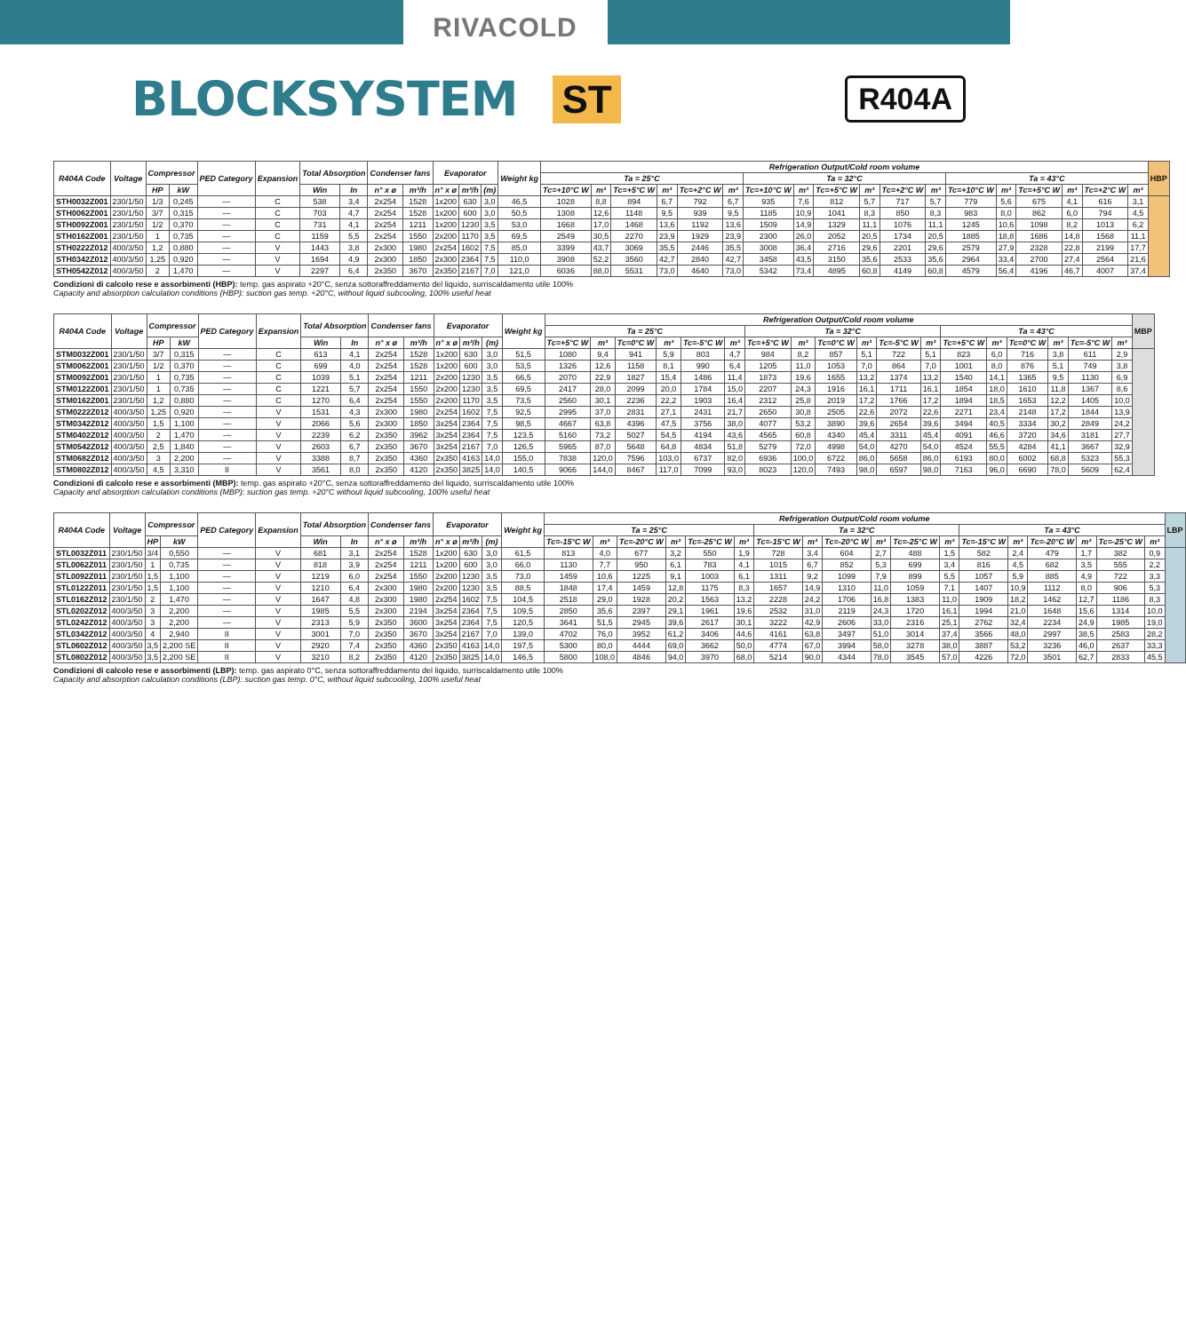RIVACOLD
BLOCKSYSTEM
ST R404A
| R404A Code | Voltage | Compressor | | PED Category | Expansion | Total Absorption | | Condenser fans | | Evaporator | | | Weight kg | Refrigeration Output/Cold room volume | | | | | | | | | | | | | | | | | | HBP |
| --- | --- | --- | --- | --- | --- | --- | --- | --- | --- | --- | --- | --- | --- | --- | --- | --- | --- | --- | --- | --- | --- | --- | --- | --- | --- | --- | --- | --- | --- | --- | --- | --- |
| | | | | | | | | | | | | | | Ta = 25°C | | | | | | Ta = 32°C | | | | | | Ta = 43°C | | | | | | |
| | | HP | kW | | | Win | In | n° x ø | m³/h | n° x ø | m³/h | (m) | | Tc=+10°C W | m³ | Tc=+5°C W | m³ | Tc=+2°C W | m³ | Tc=+10°C W | m³ | Tc=+5°C W | m³ | Tc=+2°C W | m³ | Tc=+10°C W | m³ | Tc=+5°C W | m³ | Tc=+2°C W | m³ | |
| STH0032Z001 | 230/1/50 | 1/3 | 0,245 | — | C | 538 | 3,4 | 2x254 | 1528 | 1x200 | 630 | 3,0 | 46,5 | 1028 | 8,8 | 894 | 6,7 | 792 | 6,7 | 935 | 7,6 | 812 | 5,7 | 717 | 5,7 | 779 | 5,6 | 675 | 4,1 | 616 | 3,1 | |
| STH0062Z001 | 230/1/50 | 3/7 | 0,315 | — | C | 703 | 4,7 | 2x254 | 1528 | 1x200 | 600 | 3,0 | 50,5 | 1308 | 12,6 | 1148 | 9,5 | 939 | 9,5 | 1185 | 10,9 | 1041 | 8,3 | 850 | 8,3 | 983 | 8,0 | 862 | 6,0 | 794 | 4,5 | |
| STH0092Z001 | 230/1/50 | 1/2 | 0,370 | — | C | 731 | 4,1 | 2x254 | 1211 | 1x200 | 1230 | 3,5 | 53,0 | 1668 | 17,0 | 1468 | 13,6 | 1192 | 13,6 | 1509 | 14,9 | 1329 | 11,1 | 1076 | 11,1 | 1245 | 10,6 | 1098 | 8,2 | 1013 | 6,2 | |
| STH0162Z001 | 230/1/50 | 1 | 0,735 | — | C | 1159 | 5,5 | 2x254 | 1550 | 2x200 | 1170 | 3,5 | 69,5 | 2549 | 30,5 | 2270 | 23,9 | 1929 | 23,9 | 2300 | 26,0 | 2052 | 20,5 | 1734 | 20,5 | 1885 | 18,8 | 1686 | 14,8 | 1568 | 11,1 | |
| STH0222Z012 | 400/3/50 | 1,2 | 0,880 | — | V | 1443 | 3,8 | 2x300 | 1980 | 2x254 | 1602 | 7,5 | 85,0 | 3399 | 43,7 | 3069 | 35,5 | 2446 | 35,5 | 3008 | 36,4 | 2716 | 29,6 | 2201 | 29,6 | 2579 | 27,9 | 2328 | 22,8 | 2199 | 17,7 | |
| STH0342Z012 | 400/3/50 | 1,25 | 0,920 | — | V | 1694 | 4,9 | 2x300 | 1850 | 2x300 | 2364 | 7,5 | 110,0 | 3908 | 52,2 | 3560 | 42,7 | 2840 | 42,7 | 3458 | 43,5 | 3150 | 35,6 | 2533 | 35,6 | 2964 | 33,4 | 2700 | 27,4 | 2564 | 21,6 | |
| STH0542Z012 | 400/3/50 | 2 | 1,470 | — | V | 2297 | 6,4 | 2x350 | 3670 | 2x350 | 2167 | 7,0 | 121,0 | 6036 | 88,0 | 5531 | 73,0 | 4640 | 73,0 | 5342 | 73,4 | 4895 | 60,8 | 4149 | 60,8 | 4579 | 56,4 | 4196 | 46,7 | 4007 | 37,4 | |
Condizioni di calcolo rese e assorbimenti (HBP): temp. gas aspirato +20°C, senza sottoraffreddamento del liquido, surriscaldamento utile 100%
Capacity and absorption calculation conditions (HBP): suction gas temp. +20°C, without liquid subcooling, 100% useful heat
| R404A Code | Voltage | Compressor | | PED Category | Expansion | Total Absorption | | Condenser fans | | Evaporator | | | Weight kg | Refrigeration Output/Cold room volume | | | | | | | | | | | | | | | | | | MBP |
| --- | --- | --- | --- | --- | --- | --- | --- | --- | --- | --- | --- | --- | --- | --- | --- | --- | --- | --- | --- | --- | --- | --- | --- | --- | --- | --- | --- | --- | --- | --- | --- | --- |
| | | | | | | | | | | | | | | Ta = 25°C | | | | | | Ta = 32°C | | | | | | Ta = 43°C | | | | | | |
| | | HP | kW | | | Win | In | n° x ø | m³/h | n° x ø | m³/h | (m) | | Tc=+5°C W | m³ | Tc=0°C W | m³ | Tc=-5°C W | m³ | Tc=+5°C W | m³ | Tc=0°C W | m³ | Tc=-5°C W | m³ | Tc=+5°C W | m³ | Tc=0°C W | m³ | Tc=-5°C W | m³ | |
| STM0032Z001 | 230/1/50 | 3/7 | 0,315 | — | C | 613 | 4,1 | 2x254 | 1528 | 1x200 | 630 | 3,0 | 51,5 | 1080 | 9,4 | 941 | 5,9 | 803 | 4,7 | 984 | 8,2 | 857 | 5,1 | 722 | 5,1 | 823 | 6,0 | 716 | 3,8 | 611 | 2,9 | |
| STM0062Z001 | 230/1/50 | 1/2 | 0,370 | — | C | 699 | 4,0 | 2x254 | 1528 | 1x200 | 600 | 3,0 | 53,5 | 1326 | 12,6 | 1158 | 8,1 | 990 | 6,4 | 1205 | 11,0 | 1053 | 7,0 | 864 | 7,0 | 1001 | 8,0 | 876 | 5,1 | 749 | 3,8 | |
| STM0092Z001 | 230/1/50 | 1 | 0,735 | — | C | 1039 | 5,1 | 2x254 | 1211 | 2x200 | 1230 | 3,5 | 66,5 | 2070 | 22,9 | 1827 | 15,4 | 1486 | 11,4 | 1873 | 19,6 | 1655 | 13,2 | 1374 | 13,2 | 1540 | 14,1 | 1365 | 9,5 | 1130 | 6,9 | |
| STM0122Z001 | 230/1/50 | 1 | 0,735 | — | C | 1221 | 5,7 | 2x254 | 1550 | 2x200 | 1230 | 3,5 | 69,5 | 2417 | 28,0 | 2099 | 20,0 | 1784 | 15,0 | 2207 | 24,3 | 1916 | 16,1 | 1711 | 16,1 | 1854 | 18,0 | 1610 | 11,8 | 1367 | 8,6 | |
| STM0162Z001 | 230/1/50 | 1,2 | 0,880 | — | C | 1270 | 6,4 | 2x254 | 1550 | 2x200 | 1170 | 3,5 | 73,5 | 2560 | 30,1 | 2236 | 22,2 | 1903 | 16,4 | 2312 | 25,8 | 2019 | 17,2 | 1766 | 17,2 | 1894 | 18,5 | 1653 | 12,2 | 1405 | 10,0 | |
| STM0222Z012 | 400/3/50 | 1,25 | 0,920 | — | V | 1531 | 4,3 | 2x300 | 1980 | 2x254 | 1602 | 7,5 | 92,5 | 2995 | 37,0 | 2831 | 27,1 | 2431 | 21,7 | 2650 | 30,8 | 2505 | 22,6 | 2072 | 22,6 | 2271 | 23,4 | 2148 | 17,2 | 1844 | 13,9 | |
| STM0342Z012 | 400/3/50 | 1,5 | 1,100 | — | V | 2066 | 5,6 | 2x300 | 1850 | 3x254 | 2364 | 7,5 | 98,5 | 4667 | 63,8 | 4396 | 47,5 | 3756 | 38,0 | 4077 | 53,2 | 3890 | 39,6 | 2654 | 39,6 | 3494 | 40,5 | 3334 | 30,2 | 2849 | 24,2 | |
| STM0402Z012 | 400/3/50 | 2 | 1,470 | — | V | 2239 | 6,2 | 2x350 | 3962 | 3x254 | 2364 | 7,5 | 123,5 | 5160 | 73,2 | 5027 | 54,5 | 4194 | 43,6 | 4565 | 60,8 | 4340 | 45,4 | 3311 | 45,4 | 4091 | 46,6 | 3720 | 34,6 | 3181 | 27,7 | |
| STM0542Z012 | 400/3/50 | 2,5 | 1,840 | — | V | 2603 | 6,7 | 2x350 | 3670 | 3x254 | 2167 | 7,0 | 126,5 | 5965 | 87,0 | 5648 | 64,8 | 4834 | 51,8 | 5279 | 72,0 | 4998 | 54,0 | 4270 | 54,0 | 4524 | 55,5 | 4284 | 41,1 | 3667 | 32,9 | |
| STM0682Z012 | 400/3/50 | 3 | 2,200 | — | V | 3388 | 8,7 | 2x350 | 4360 | 2x350 | 4163 | 14,0 | 155,0 | 7838 | 120,0 | 7596 | 103,0 | 6737 | 82,0 | 6936 | 100,0 | 6722 | 86,0 | 5658 | 86,0 | 6193 | 80,0 | 6002 | 68,8 | 5323 | 55,3 | |
| STM0802Z012 | 400/3/50 | 4,5 | 3,310 | II | V | 3561 | 8,0 | 2x350 | 4120 | 2x350 | 3825 | 14,0 | 140,5 | 9066 | 144,0 | 8467 | 117,0 | 7099 | 93,0 | 8023 | 120,0 | 7493 | 98,0 | 6597 | 98,0 | 7163 | 96,0 | 6690 | 78,0 | 5609 | 62,4 | |
Condizioni di calcolo rese e assorbimenti (MBP): temp. gas aspirato +20°C, senza sottoraffreddamento del liquido, surriscaldamento utile 100%
Capacity and absorption calculation conditions (MBP): suction gas temp. +20°C without liquid subcooling, 100% useful heat
| R404A Code | Voltage | Compressor | | PED Category | Expansion | Total Absorption | | Condenser fans | | Evaporator | | | Weight kg | Refrigeration Output/Cold room volume | | | | | | | | | | | | | | | | | | LBP |
| --- | --- | --- | --- | --- | --- | --- | --- | --- | --- | --- | --- | --- | --- | --- | --- | --- | --- | --- | --- | --- | --- | --- | --- | --- | --- | --- | --- | --- | --- | --- | --- | --- |
| | | | | | | | | | | | | | | Ta = 25°C | | | | | | Ta = 32°C | | | | | | Ta = 43°C | | | | | | |
| | | HP | kW | | | Win | In | n° x ø | m³/h | n° x ø | m³/h | (m) | | Tc=-15°C W | m³ | Tc=-20°C W | m³ | Tc=-25°C W | m³ | Tc=-15°C W | m³ | Tc=-20°C W | m³ | Tc=-25°C W | m³ | Tc=-15°C W | m³ | Tc=-20°C W | m³ | Tc=-25°C W | m³ | |
| STL0032Z011 | 230/1/50 | 3/4 | 0,550 | — | V | 681 | 3,1 | 2x254 | 1528 | 1x200 | 630 | 3,0 | 61,5 | 813 | 4,0 | 677 | 3,2 | 550 | 1,9 | 728 | 3,4 | 604 | 2,7 | 488 | 1,5 | 582 | 2,4 | 479 | 1,7 | 382 | 0,9 | |
| STL0062Z011 | 230/1/50 | 1 | 0,735 | — | V | 818 | 3,9 | 2x254 | 1211 | 1x200 | 600 | 3,0 | 66,0 | 1130 | 7,7 | 950 | 6,1 | 783 | 4,1 | 1015 | 6,7 | 852 | 5,3 | 699 | 3,4 | 816 | 4,5 | 682 | 3,5 | 555 | 2,2 | |
| STL0092Z011 | 230/1/50 | 1,5 | 1,100 | — | V | 1219 | 6,0 | 2x254 | 1550 | 2x200 | 1230 | 3,5 | 73,0 | 1459 | 10,6 | 1225 | 9,1 | 1003 | 6,1 | 1311 | 9,2 | 1099 | 7,9 | 899 | 5,5 | 1057 | 5,9 | 885 | 4,9 | 722 | 3,3 | |
| STL0122Z011 | 230/1/50 | 1,5 | 1,100 | — | V | 1210 | 6,4 | 2x300 | 1980 | 2x200 | 1230 | 3,5 | 88,5 | 1848 | 17,4 | 1459 | 12,8 | 1175 | 8,3 | 1657 | 14,9 | 1310 | 11,0 | 1059 | 7,1 | 1407 | 10,9 | 1112 | 8,0 | 906 | 5,3 | |
| STL0162Z012 | 230/1/50 | 2 | 1,470 | — | V | 1647 | 4,8 | 2x300 | 1980 | 2x254 | 1602 | 7,5 | 104,5 | 2518 | 29,0 | 1928 | 20,2 | 1563 | 13,2 | 2228 | 24,2 | 1706 | 16,8 | 1383 | 11,0 | 1909 | 18,2 | 1462 | 12,7 | 1186 | 8,3 | |
| STL0202Z012 | 400/3/50 | 3 | 2,200 | — | V | 1985 | 5,5 | 2x300 | 2194 | 3x254 | 2364 | 7,5 | 109,5 | 2850 | 35,6 | 2397 | 29,1 | 1961 | 19,6 | 2532 | 31,0 | 2119 | 24,3 | 1720 | 16,1 | 1994 | 21,0 | 1648 | 15,6 | 1314 | 10,0 | |
| STL0242Z012 | 400/3/50 | 3 | 2,200 | — | V | 2313 | 5,9 | 2x350 | 3600 | 3x254 | 2364 | 7,5 | 120,5 | 3641 | 51,5 | 2945 | 39,6 | 2617 | 30,1 | 3222 | 42,9 | 2606 | 33,0 | 2316 | 25,1 | 2762 | 32,4 | 2234 | 24,9 | 1985 | 19,0 | |
| STL0342Z012 | 400/3/50 | 4 | 2,940 | II | V | 3001 | 7,0 | 2x350 | 3670 | 3x254 | 2167 | 7,0 | 139,0 | 4702 | 76,0 | 3952 | 61,2 | 3406 | 44,6 | 4161 | 63,8 | 3497 | 51,0 | 3014 | 37,4 | 3566 | 48,0 | 2997 | 38,5 | 2583 | 28,2 | |
| STL0602Z012 | 400/3/50 | 3,5 | 2,200 SE | II | V | 2920 | 7,4 | 2x350 | 4360 | 2x350 | 4163 | 14,0 | 197,5 | 5300 | 80,0 | 4444 | 69,0 | 3662 | 50,0 | 4774 | 67,0 | 3994 | 58,0 | 3278 | 38,0 | 3887 | 53,2 | 3236 | 46,0 | 2637 | 33,3 | |
| STL0802Z012 | 400/3/50 | 3,5 | 2,200 SE | II | V | 3210 | 8,2 | 2x350 | 4120 | 2x350 | 3825 | 14,0 | 146,5 | 5800 | 108,0 | 4846 | 94,0 | 3970 | 68,0 | 5214 | 90,0 | 4344 | 78,0 | 3545 | 57,0 | 4226 | 72,0 | 3501 | 62,7 | 2833 | 45,5 | |
Condizioni di calcolo rese e assorbimenti (LBP): temp. gas aspirato 0°C, senza sottoraffreddamento del liquido, surriscaldamento utile 100%
Capacity and absorption calculation conditions (LBP): suction gas temp. 0°C, without liquid subcooling, 100% useful heat